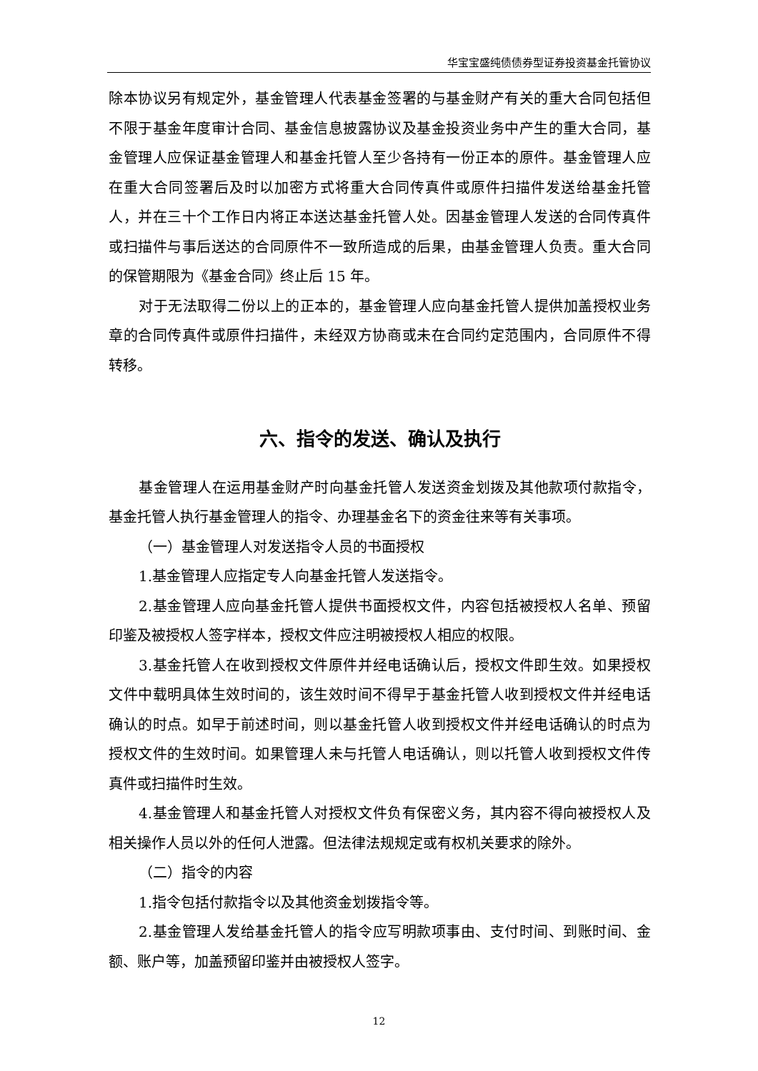华宝宝盛纯债债券型证券投资基金托管协议
除本协议另有规定外，基金管理人代表基金签署的与基金财产有关的重大合同包括但不限于基金年度审计合同、基金信息披露协议及基金投资业务中产生的重大合同，基金管理人应保证基金管理人和基金托管人至少各持有一份正本的原件。基金管理人应在重大合同签署后及时以加密方式将重大合同传真件或原件扫描件发送给基金托管人，并在三十个工作日内将正本送达基金托管人处。因基金管理人发送的合同传真件或扫描件与事后送达的合同原件不一致所造成的后果，由基金管理人负责。重大合同的保管期限为《基金合同》终止后 15 年。
对于无法取得二份以上的正本的，基金管理人应向基金托管人提供加盖授权业务章的合同传真件或原件扫描件，未经双方协商或未在合同约定范围内，合同原件不得转移。
六、指令的发送、确认及执行
基金管理人在运用基金财产时向基金托管人发送资金划拨及其他款项付款指令，基金托管人执行基金管理人的指令、办理基金名下的资金往来等有关事项。
（一）基金管理人对发送指令人员的书面授权
1.基金管理人应指定专人向基金托管人发送指令。
2.基金管理人应向基金托管人提供书面授权文件，内容包括被授权人名单、预留印鉴及被授权人签字样本，授权文件应注明被授权人相应的权限。
3.基金托管人在收到授权文件原件并经电话确认后，授权文件即生效。如果授权文件中载明具体生效时间的，该生效时间不得早于基金托管人收到授权文件并经电话确认的时点。如早于前述时间，则以基金托管人收到授权文件并经电话确认的时点为授权文件的生效时间。如果管理人未与托管人电话确认，则以托管人收到授权文件传真件或扫描件时生效。
4.基金管理人和基金托管人对授权文件负有保密义务，其内容不得向被授权人及相关操作人员以外的任何人泄露。但法律法规规定或有权机关要求的除外。
（二）指令的内容
1.指令包括付款指令以及其他资金划拨指令等。
2.基金管理人发给基金托管人的指令应写明款项事由、支付时间、到账时间、金额、账户等，加盖预留印鉴并由被授权人签字。
12